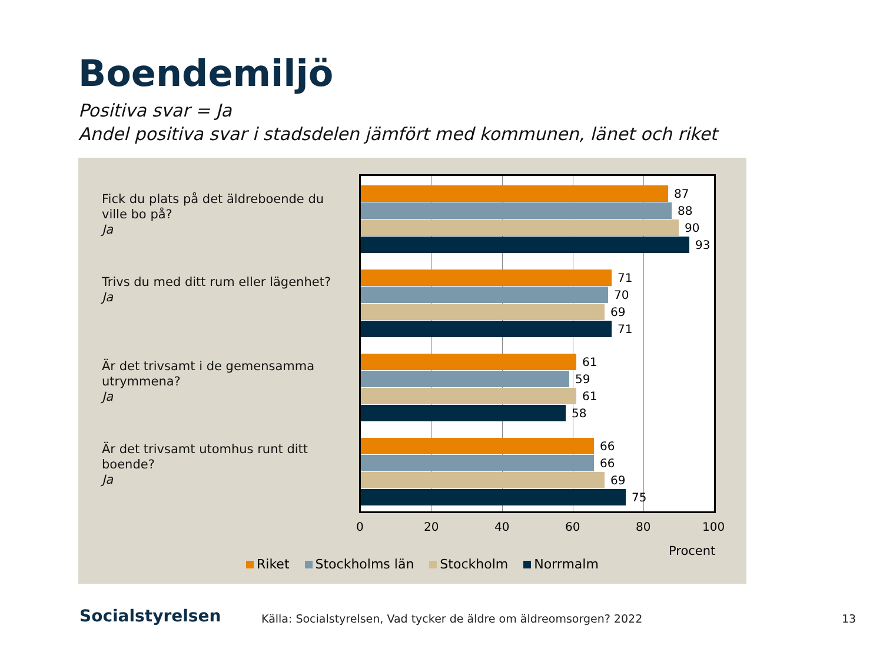Boendemiljö
Positiva svar = Ja
Andel positiva svar i stadsdelen jämfört med kommunen, länet och riket
Fick du plats på det äldreboende du ville bo på?
Ja
Trivs du med ditt rum eller lägenhet?
Ja
Är det trivsamt i de gemensamma utrymmena?
Ja
Är det trivsamt utomhus runt ditt boende?
Ja
87
88
90
93
71
70
69
71
61
59
61
58
66
66
69
75
0 20 40 60 80 100
Procent
Riket Stockholms län Stockholm Norrmalm
Socialstyrelsen
Källa: Socialstyrelsen, Vad tycker de äldre om äldreomsorgen? 2022
13